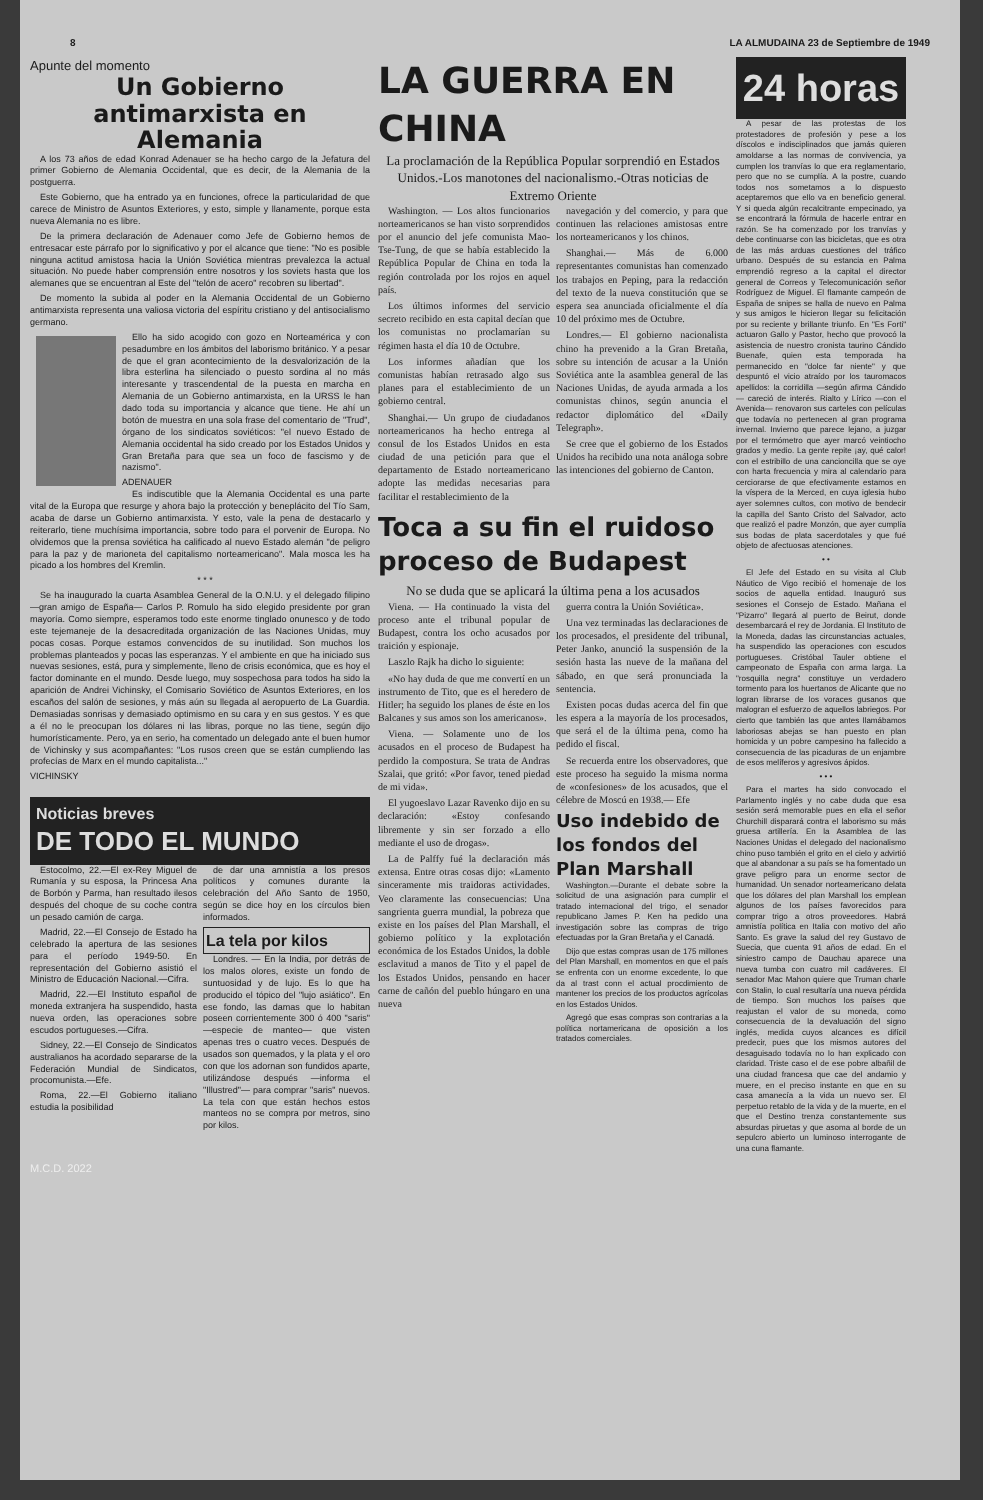8 LA ALMUDAINA 23 de Septiembre de 1949
Apunte del momento
Un Gobierno antimarxista en Alemania
A los 73 años de edad Konrad Adenauer se ha hecho cargo de la Jefatura del primer Gobierno de Alemania Occidental, que es decir, de la Alemania de la postguerra.
Este Gobierno, que ha entrado ya en funciones, ofrece la particularidad de que carece de Ministro de Asuntos Exteriores, y esto, simple y llanamente, porque esta nueva Alemania no es libre.
De la primera declaración de Adenauer como Jefe de Gobierno hemos de entresacar este párrafo por lo significativo y por el alcance que tiene: "No es posible ninguna actitud amistosa hacia la Unión Soviética mientras prevalezca la actual situación. No puede haber comprensión entre nosotros y los soviets hasta que los alemanes que se encuentran al Este del "telón de acero" recobren su libertad".
De momento la subida al poder en la Alemania Occidental de un Gobierno antimarxista representa una valiosa victoria del espíritu cristiano y del antisocialismo germano.
Ello ha sido acogido con gozo en Norteamérica y con pesadumbre en los ámbitos del laborismo británico. Y a pesar de que el gran acontecimiento de la desvalorización de la libra esterlina ha silenciado o puesto sordina al no más interesante y trascendental de la puesta en marcha en Alemania de un Gobierno antimarxista, en la URSS le han dado toda su importancia y alcance que tiene. He ahí un botón de muestra en una sola frase del comentario de "Trud", órgano de los sindicatos soviéticos: "el nuevo Estado de Alemania occidental ha sido creado por los Estados Unidos y Gran Bretaña para que sea un foco de fascismo y de nazismo".
ADENAUER
Es indiscutible que la Alemania Occidental es una parte vital de la Europa que resurge y ahora bajo la protección y beneplácito del Tío Sam, acaba de darse un Gobierno antimarxista. Y esto, vale la pena de destacarlo y reiterarlo, tiene muchísima importancia, sobre todo para el porvenir de Europa. No olvidemos que la prensa soviética ha calificado al nuevo Estado alemán "de peligro para la paz y de marioneta del capitalismo norteamericano". Mala mosca les ha picado a los hombres del Kremlin.
* * *
Se ha inaugurado la cuarta Asamblea General de la O.N.U. y el delegado filipino —gran amigo de España— Carlos P. Romulo ha sido elegido presidente por gran mayoría. Como siempre, esperamos todo este enorme tinglado onunesco y de todo este tejemaneje de la desacreditada organización de las Naciones Unidas, muy pocas cosas. Porque estamos convencidos de su inutilidad. Son muchos los problemas planteados y pocas las esperanzas. Y el ambiente en que ha iniciado sus nuevas sesiones, está, pura y simplemente, lleno de crisis económica, que es hoy el factor dominante en el mundo. Desde luego, muy sospechosa para todos ha sido la aparición de Andrei Vichinsky, el Comisario Soviético de Asuntos Exteriores, en los escaños del salón de sesiones, y más aún su llegada al aeropuerto de La Guardia. Demasiadas sonrisas y demasiado optimismo en su cara y en sus gestos. Y es que a él no le preocupan los dólares ni las libras, porque no las tiene, según dijo humorísticamente. Pero, ya en serio, ha comentado un delegado ante el buen humor de Vichinsky y sus acompañantes: "Los rusos creen que se están cumpliendo las profecías de Marx en el mundo capitalista..."
VICHINSKY
Noticias breves
DE TODO EL MUNDO
Estocolmo, 22.—El ex-Rey Miguel de Rumanía y su esposa, la Princesa Ana de Borbón y Parma, han resultado ilesos después del choque de su coche contra un pesado camión de carga.
Madrid, 22.—El Consejo de Estado ha celebrado la apertura de las sesiones para el período 1949-50. En representación del Gobierno asistió el Ministro de Educación Nacional.—Cifra.
Madrid, 22.—El Instituto español de moneda extranjera ha suspendido, hasta nueva orden, las operaciones sobre escudos portugueses.—Cifra.
Sidney, 22.—El Consejo de Sindicatos australianos ha acordado separarse de la Federación Mundial de Sindicatos, procomunista.—Efe.
Roma, 22.—El Gobierno italiano estudia la posibilidad
de dar una amnistía a los presos políticos y comunes durante la celebración del Año Santo de 1950, según se dice hoy en los círculos bien informados.
La tela por kilos
Londres. — En la India, por detrás de los malos olores, existe un fondo de suntuosidad y de lujo. Es lo que ha producido el tópico del "lujo asiático". En ese fondo, las damas que lo habitan poseen corrientemente 300 ó 400 "saris" —especie de manteo— que visten apenas tres o cuatro veces. Después de usados son quemados, y la plata y el oro con que los adornan son fundidos aparte, utilizándose después —informa el "Illustred"— para comprar "saris" nuevos. La tela con que están hechos estos manteos no se compra por metros, sino por kilos.
LA GUERRA EN CHINA
La proclamación de la República Popular sorprendió en Estados Unidos.-Los manotones del nacionalismo.-Otras noticias de Extremo Oriente
Washington. — Los altos funcionarios norteamericanos se han visto sorprendidos por el anuncio del jefe comunista Mao-Tse-Tung, de que se había establecido la República Popular de China en toda la región controlada por los rojos en aquel país.
Los últimos informes del servicio secreto recibido en esta capital decían que los comunistas no proclamarían su régimen hasta el día 10 de Octubre.
Los informes añadían que los comunistas habían retrasado algo sus planes para el establecimiento de un gobierno central.
Shanghai.— Un grupo de ciudadanos norteamericanos ha hecho entrega al consul de los Estados Unidos en esta ciudad de una petición para que el departamento de Estado norteamericano adopte las medidas necesarias para facilitar el restablecimiento de la
navegación y del comercio, y para que continuen las relaciones amistosas entre los norteamericanos y los chinos.
Shanghai.— Más de 6.000 representantes comunistas han comenzado los trabajos en Peping, para la redacción del texto de la nueva constitución que se espera sea anunciada oficialmente el día 10 del próximo mes de Octubre.
Londres.— El gobierno nacionalista chino ha prevenido a la Gran Bretaña, sobre su intención de acusar a la Unión Soviética ante la asamblea general de las Naciones Unidas, de ayuda armada a los comunistas chinos, según anuncia el redactor diplomático del «Daily Telegraph».
Se cree que el gobierno de los Estados Unidos ha recibido una nota análoga sobre las intenciones del gobierno de Canton.
Toca a su fin el ruidoso proceso de Budapest
No se duda que se aplicará la última pena a los acusados
Viena. — Ha continuado la vista del proceso ante el tribunal popular de Budapest, contra los ocho acusados por traición y espionaje.
Laszlo Rajk ha dicho lo siguiente:
«No hay duda de que me convertí en un instrumento de Tito, que es el heredero de Hitler; ha seguido los planes de éste en los Balcanes y sus amos son los americanos».
Viena. — Solamente uno de los acusados en el proceso de Budapest ha perdido la compostura. Se trata de Andras Szalai, que gritó: «Por favor, tened piedad de mi vida».
El yugoeslavo Lazar Ravenko dijo en su declaración: «Estoy confesando libremente y sin ser forzado a ello mediante el uso de drogas».
La de Palffy fué la declaración más extensa. Entre otras cosas dijo: «Lamento sinceramente mis traidoras actividades. Veo claramente las consecuencias: Una sangrienta guerra mundial, la pobreza que existe en los países del Plan Marshall, el gobierno político y la explotación económica de los Estados Unidos, la doble esclavitud a manos de Tito y el papel de los Estados Unidos, pensando en hacer carne de cañón del pueblo húngaro en una nueva
guerra contra la Unión Soviética».
Una vez terminadas las declaraciones de los procesados, el presidente del tribunal, Peter Janko, anunció la suspensión de la sesión hasta las nueve de la mañana del sábado, en que será pronunciada la sentencia.
Existen pocas dudas acerca del fin que les espera a la mayoría de los procesados, que será el de la última pena, como ha pedido el fiscal.
Se recuerda entre los observadores, que este proceso ha seguido la misma norma de «confesiones» de los acusados, que el célebre de Moscú en 1938.— Efe
Uso indebido de los fondos del Plan Marshall
Washington.—Durante el debate sobre la solicitud de una asignación para cumplir el tratado internacional del trigo, el senador republicano James P. Ken ha pedido una investigación sobre las compras de trigo efectuadas por la Gran Bretaña y el Canadá.
Dijo que estas compras usan de 175 millones del Plan Marshall, en momentos en que el país se enfrenta con un enorme excedente, lo que da al trast conn el actual procdimiento de mantener los precios de los productos agrícolas en los Estados Unidos.
Agregó que esas compras son contrarias a la política nortamericana de oposición a los tratados comerciales.
24 horas
A pesar de las protestas de los protestadores de profesión y pese a los díscolos e indisciplinados que jamás quieren amoldarse a las normas de convivencia, ya cumplen los tranvías lo que era reglamentario, pero que no se cumplía. A la postre, cuando todos nos sometamos a lo dispuesto aceptaremos que ello va en beneficio general. Y si queda algún recalcitrante empecinado, ya se encontrará la fórmula de hacerle entrar en razón. Se ha comenzado por los tranvías y debe continuarse con las bicicletas, que es otra de las más arduas cuestiones del tráfico urbano. Después de su estancia en Palma emprendió regreso a la capital el director general de Correos y Telecomunicación señor Rodríguez de Miguel. El flamante campeón de España de snipes se halla de nuevo en Palma y sus amigos le hicieron llegar su felicitación por su reciente y brillante triunfo. En "Es Forti" actuaron Gallo y Pastor, hecho que provocó la asistencia de nuestro cronista taurino Cándido Buenafe, quien esta temporada ha permanecido en "dolce far niente" y que despuntó el vicio atraído por los tauromacos apellidos: la corridilla —según afirma Cándido— careció de interés. Rialto y Lírico —con el Avenida— renovaron sus carteles con películas que todavía no pertenecen al gran programa invernal. Invierno que parece lejano, a juzgar por el termómetro que ayer marcó veintiocho grados y medio. La gente repite ¡ay, qué calor! con el estribillo de una cancioncilla que se oye con harta frecuencia y mira al calendario para cerciorarse de que efectivamente estamos en la víspera de la Merced, en cuya iglesia hubo ayer solemnes cultos, con motivo de bendecir la capilla del Santo Cristo del Salvador, acto que realizó el padre Monzón, que ayer cumplía sus bodas de plata sacerdotales y que fué objeto de afectuosas atenciones.
• •
El Jefe del Estado en su visita al Club Náutico de Vigo recibió el homenaje de los socios de aquella entidad. Inauguró sus sesiones el Consejo de Estado. Mañana el "Pizarro" llegará al puerto de Beirut, donde desembarcará el rey de Jordania. El Instituto de la Moneda, dadas las circunstancias actuales, ha suspendido las operaciones con escudos portugueses. Cristóbal Tauler obtiene el campeonato de España con arma larga. La "rosquilla negra" constituye un verdadero tormento para los huertanos de Alicante que no logran librarse de los voraces gusanos que malogran el esfuerzo de aquellos labriegos. Por cierto que también las que antes llamábamos laboriosas abejas se han puesto en plan homicida y un pobre campesino ha fallecido a consecuencia de las picaduras de un enjambre de esos melíferos y agresivos ápidos.
• • •
Para el martes ha sido convocado el Parlamento inglés y no cabe duda que esa sesión será memorable pues en ella el señor Churchill disparará contra el laborismo su más gruesa artillería. En la Asamblea de las Naciones Unidas el delegado del nacionalismo chino puso también el grito en el cielo y advirtió que al abandonar a su país se ha fomentado un grave peligro para un enorme sector de humanidad. Un senador norteamericano delata que los dólares del plan Marshall los emplean algunos de los países favorecidos para comprar trigo a otros proveedores. Habrá amnistía política en Italia con motivo del año Santo. Es grave la salud del rey Gustavo de Suecia, que cuenta 91 años de edad. En el siniestro campo de Dauchau aparece una nueva tumba con cuatro mil cadáveres. El senador Mac Mahon quiere que Truman charle con Stalin, lo cual resultaría una nueva pérdida de tiempo. Son muchos los países que reajustan el valor de su moneda, como consecuencia de la devaluación del signo inglés, medida cuyos alcances es difícil predecir, pues que los mismos autores del desaguisado todavía no lo han explicado con claridad. Triste caso el de ese pobre albañil de una ciudad francesa que cae del andamio y muere, en el preciso instante en que en su casa amanecía a la vida un nuevo ser. El perpetuo retablo de la vida y de la muerte, en el que el Destino trenza constantemente sus absurdas piruetas y que asoma al borde de un sepulcro abierto un luminoso interrogante de una cuna flamante.
M.C.D. 2022